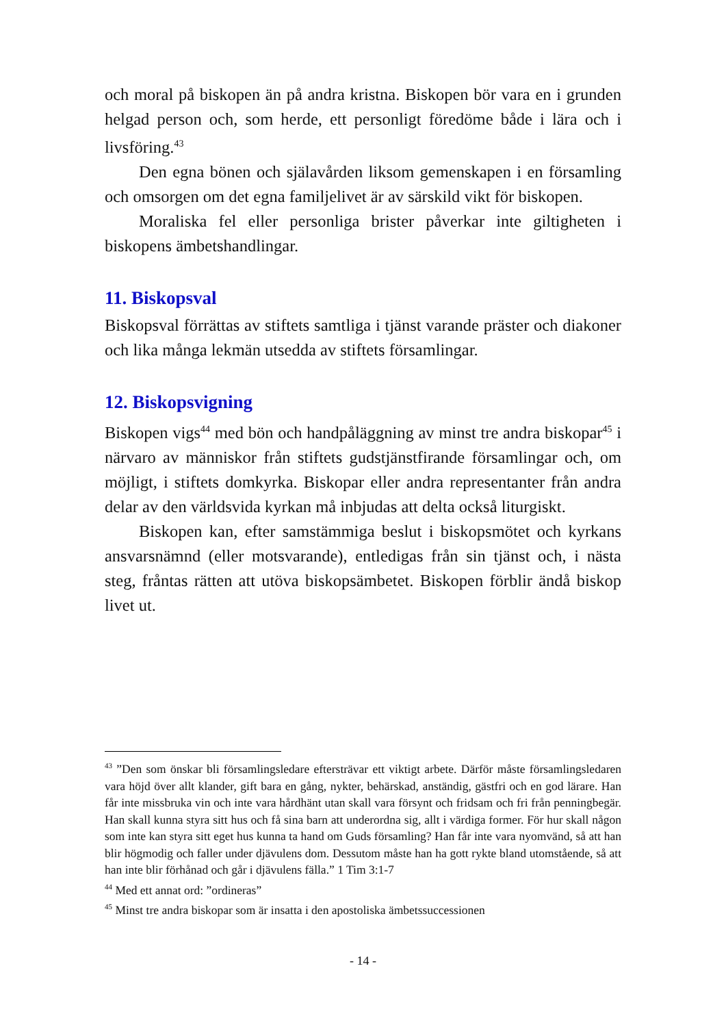och moral på biskopen än på andra kristna. Biskopen bör vara en i grunden helgad person och, som herde, ett personligt föredöme både i lära och i livsföring.<sup>43</sup>
Den egna bönen och själavården liksom gemenskapen i en församling och omsorgen om det egna familjelivet är av särskild vikt för biskopen.
Moraliska fel eller personliga brister påverkar inte giltigheten i biskopens ämbetshandlingar.
11. Biskopsval
Biskopsval förrättas av stiftets samtliga i tjänst varande präster och diakoner och lika många lekmän utsedda av stiftets församlingar.
12. Biskopsvigning
Biskopen vigs<sup>44</sup> med bön och handpåläggning av minst tre andra biskopar<sup>45</sup> i närvaro av människor från stiftets gudstjänstfirande församlingar och, om möjligt, i stiftets domkyrka. Biskopar eller andra representanter från andra delar av den världsvida kyrkan må inbjudas att delta också liturgiskt.
Biskopen kan, efter samstämmiga beslut i biskopsmötet och kyrkans ansvarsnämnd (eller motsvarande), entledigas från sin tjänst och, i nästa steg, fråntas rätten att utöva biskopsämbetet. Biskopen förblir ändå biskop livet ut.
<sup>43</sup> ”Den som önskar bli församlingsledare eftersträvar ett viktigt arbete. Därför måste församlingsledaren vara höjd över allt klander, gift bara en gång, nykter, behärskad, anständig, gästfri och en god lärare. Han får inte missbruka vin och inte vara hårdhänt utan skall vara försynt och fridsam och fri från penningbegär. Han skall kunna styra sitt hus och få sina barn att underordna sig, allt i värdiga former. För hur skall någon som inte kan styra sitt eget hus kunna ta hand om Guds församling? Han får inte vara nyomvänd, så att han blir högmodig och faller under djävulens dom. Dessutom måste han ha gott rykte bland utomstående, så att han inte blir förhånad och går i djävulens fälla.” 1 Tim 3:1-7
<sup>44</sup> Med ett annat ord: ”ordineras”
<sup>45</sup> Minst tre andra biskopar som är insatta i den apostoliska ämbetssuccessionen
- 14 -